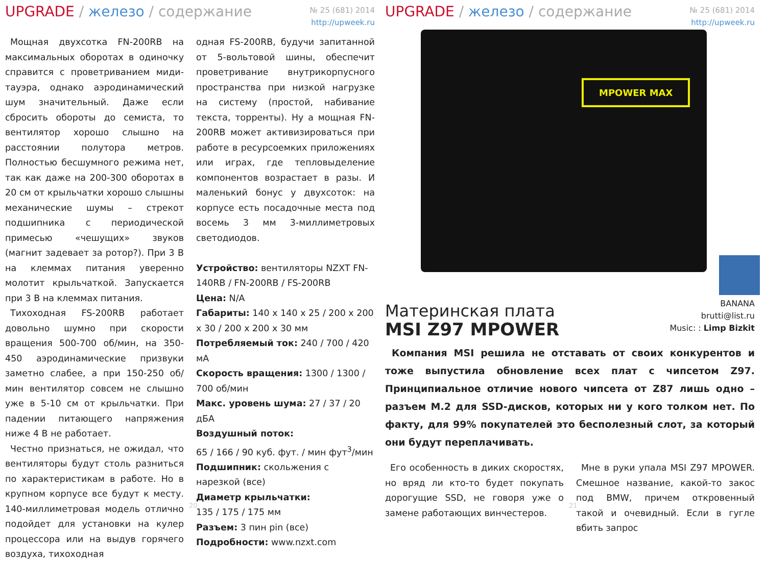UPGRADE / железо / содержание
№ 25 (681) 2014
http://upweek.ru
Мощная двухсотка FN-200RB на максимальных оборотах в одиночку справится с проветриванием миди-тауэра, однако аэродинамический шум значительный. Даже если сбросить обороты до семиста, то вентилятор хорошо слышно на расстоянии полутора метров. Полностью бесшумного режима нет, так как даже на 200-300 оборотах в 20 см от крыльчатки хорошо слышны механические шумы – стрекот подшипника с периодической примесью «чешущих» звуков (магнит задевает за ротор?). При 3 В на клеммах питания уверенно молотит крыльчаткой. Запускается при 3 В на клеммах питания.
Тихоходная FS-200RB работает довольно шумно при скорости вращения 500-700 об/мин, на 350-450 аэродинамические призвуки заметно слабее, а при 150-250 об/мин вентилятор совсем не слышно уже в 5-10 см от крыльчатки. При падении питающего напряжения ниже 4 В не работает.
Честно признаться, не ожидал, что вентиляторы будут столь разниться по характеристикам в работе. Но в крупном корпусе все будут к месту. 140-миллиметровая модель отлично подойдет для установки на кулер процессора или на выдув горячего воздуха, тихоходная
одная FS-200RB, будучи запитанной от 5-вольтовой шины, обеспечит проветривание внутрикорпусного пространства при низкой нагрузке на систему (простой, набивание текста, торренты). Ну а мощная FN-200RB может активизироваться при работе в ресурсоемких приложениях или играх, где тепловыделение компонентов возрастает в разы. И маленький бонус у двухсоток: на корпусе есть посадочные места под восемь 3 мм 3-миллиметровых светодиодов.
Устройство: вентиляторы NZXT FN-140RB / FN-200RB / FS-200RB
Цена: N/A
Габариты: 140 x 140 x 25 / 200 x 200 x 30 / 200 x 200 x 30 мм
Потребляемый ток: 240 / 700 / 420 мА
Скорость вращения: 1300 / 1300 / 700 об/мин
Макс. уровень шума: 27 / 37 / 20 дБА
Воздушный поток:
65 / 166 / 90 куб. фут. / мин фут<sup>3</sup>/мин
Подшипник: скольжения с нарезкой (все)
Диаметр крыльчатки:
135 / 175 / 175 мм
Разъем: 3 пин pin (все)
Подробности: www.nzxt.com
20
UPGRADE / железо / содержание
№ 25 (681) 2014
http://upweek.ru
MPOWER MAX
Материнская плата
MSI Z97 MPOWER
BANANA
brutti@list.ru
Music: : Limp Bizkit
Компания MSI решила не отставать от своих конкурентов и тоже выпустила обновление всех плат с чипсетом Z97. Принципиальное отличие нового чипсета от Z87 лишь одно – разъем M.2 для SSD-дисков, которых ни у кого толком нет. По факту, для 99% покупателей это бесполезный слот, за который они будут переплачивать.
Его особенность в диких скоростях, но вряд ли кто-то будет покупать дорогущие SSD, не говоря уже о замене работающих винчестеров.
Мне в руки упала MSI Z97 MPOWER. Смешное название, какой-то закос под BMW, причем откровенный такой и очевидный. Если в гугле вбить запрос
21